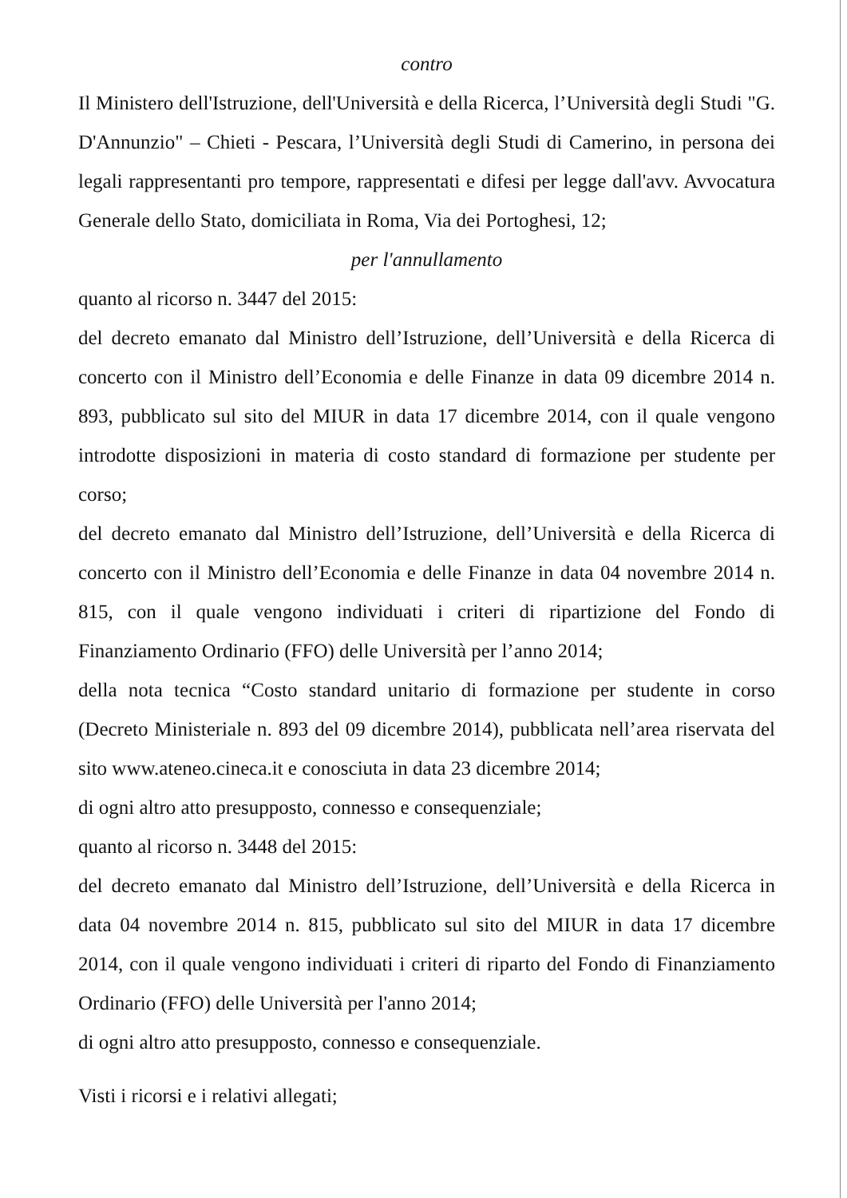contro
Il Ministero dell'Istruzione, dell'Università e della Ricerca, l’Università degli Studi "G. D'Annunzio" – Chieti - Pescara, l’Università degli Studi di Camerino, in persona dei legali rappresentanti pro tempore, rappresentati e difesi per legge dall'avv. Avvocatura Generale dello Stato, domiciliata in Roma, Via dei Portoghesi, 12;
per l'annullamento
quanto al ricorso n. 3447 del 2015:
del decreto emanato dal Ministro dell’Istruzione, dell’Università e della Ricerca di concerto con il Ministro dell’Economia e delle Finanze in data 09 dicembre 2014 n. 893, pubblicato sul sito del MIUR in data 17 dicembre 2014, con il quale vengono introdotte disposizioni in materia di costo standard di formazione per studente per corso;
del decreto emanato dal Ministro dell’Istruzione, dell’Università e della Ricerca di concerto con il Ministro dell’Economia e delle Finanze in data 04 novembre 2014 n. 815, con il quale vengono individuati i criteri di ripartizione del Fondo di Finanziamento Ordinario (FFO) delle Università per l’anno 2014;
della nota tecnica “Costo standard unitario di formazione per studente in corso (Decreto Ministeriale n. 893 del 09 dicembre 2014), pubblicata nell’area riservata del sito www.ateneo.cineca.it e conosciuta in data 23 dicembre 2014;
di ogni altro atto presupposto, connesso e consequenziale;
quanto al ricorso n. 3448 del 2015:
del decreto emanato dal Ministro dell’Istruzione, dell’Università e della Ricerca in data 04 novembre 2014 n. 815, pubblicato sul sito del MIUR in data 17 dicembre 2014, con il quale vengono individuati i criteri di riparto del Fondo di Finanziamento Ordinario (FFO) delle Università per l'anno 2014;
di ogni altro atto presupposto, connesso e consequenziale.
Visti i ricorsi e i relativi allegati;